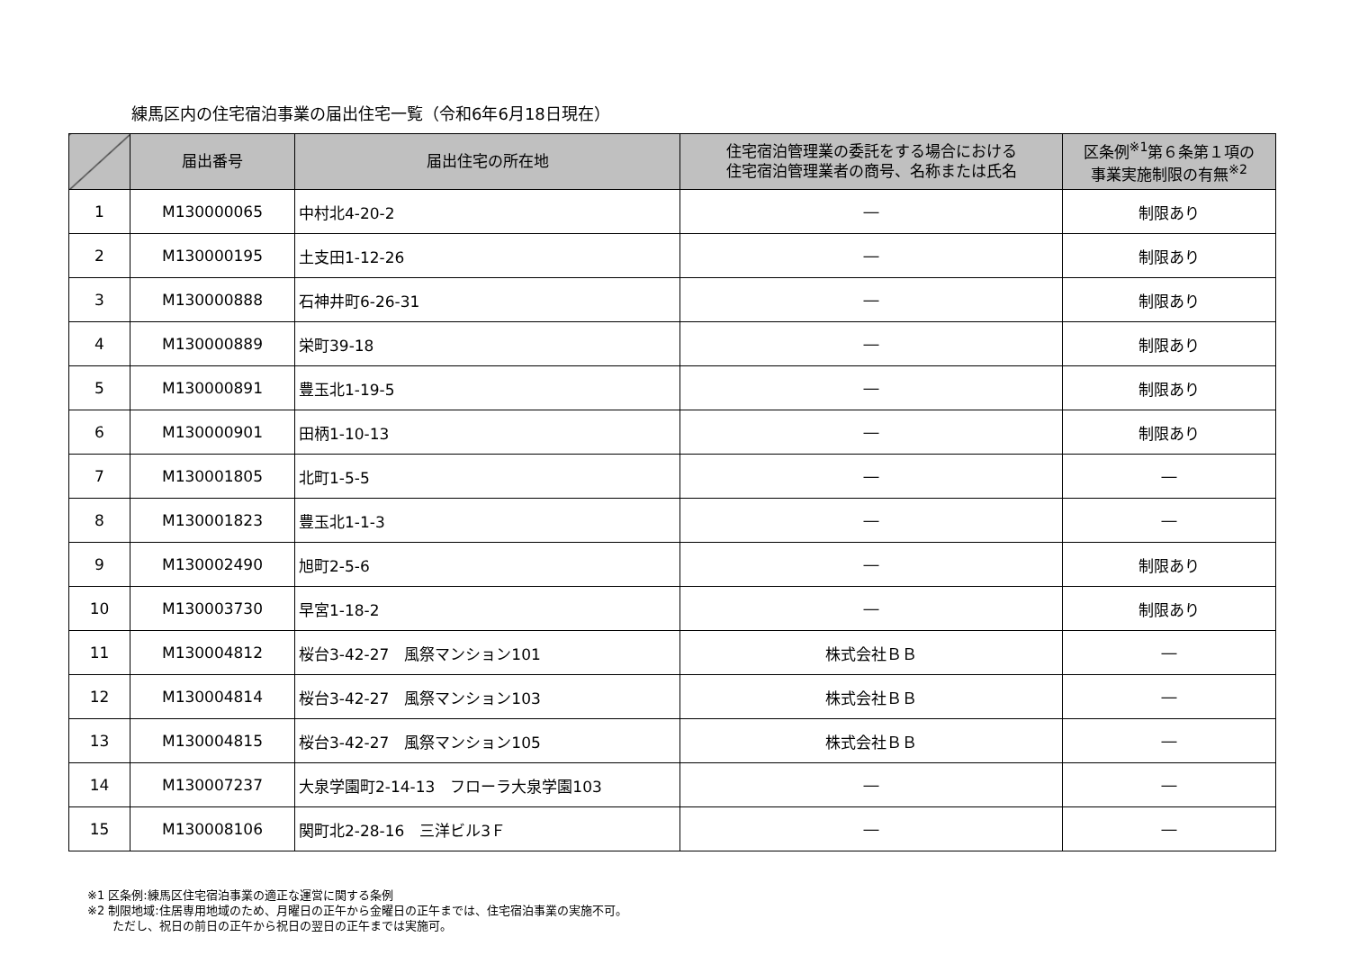練馬区内の住宅宿泊事業の届出住宅一覧（令和6年6月18日現在）
| | 届出番号 | 届出住宅の所在地 | 住宅宿泊管理業の委託をする場合における 住宅宿泊管理業者の商号、名称または氏名 | 区条例<sup>※1</sup>第６条第１項の 事業実施制限の有無<sup>※2</sup> |
| --- | --- | --- | --- | --- |
| 1 | M130000065 | 中村北4-20-2 | ― | 制限あり |
| 2 | M130000195 | 土支田1-12-26 | ― | 制限あり |
| 3 | M130000888 | 石神井町6-26-31 | ― | 制限あり |
| 4 | M130000889 | 栄町39-18 | ― | 制限あり |
| 5 | M130000891 | 豊玉北1-19-5 | ― | 制限あり |
| 6 | M130000901 | 田柄1-10-13 | ― | 制限あり |
| 7 | M130001805 | 北町1-5-5 | ― | ― |
| 8 | M130001823 | 豊玉北1-1-3 | ― | ― |
| 9 | M130002490 | 旭町2-5-6 | ― | 制限あり |
| 10 | M130003730 | 早宮1-18-2 | ― | 制限あり |
| 11 | M130004812 | 桜台3-42-27 風祭マンション101 | 株式会社ＢＢ | ― |
| 12 | M130004814 | 桜台3-42-27 風祭マンション103 | 株式会社ＢＢ | ― |
| 13 | M130004815 | 桜台3-42-27 風祭マンション105 | 株式会社ＢＢ | ― |
| 14 | M130007237 | 大泉学園町2-14-13 フローラ大泉学園103 | ― | ― |
| 15 | M130008106 | 関町北2-28-16 三洋ビル3Ｆ | ― | ― |
※1 区条例:練馬区住宅宿泊事業の適正な運営に関する条例
※2 制限地域:住居専用地域のため、月曜日の正午から金曜日の正午までは、住宅宿泊事業の実施不可。
ただし、祝日の前日の正午から祝日の翌日の正午までは実施可。